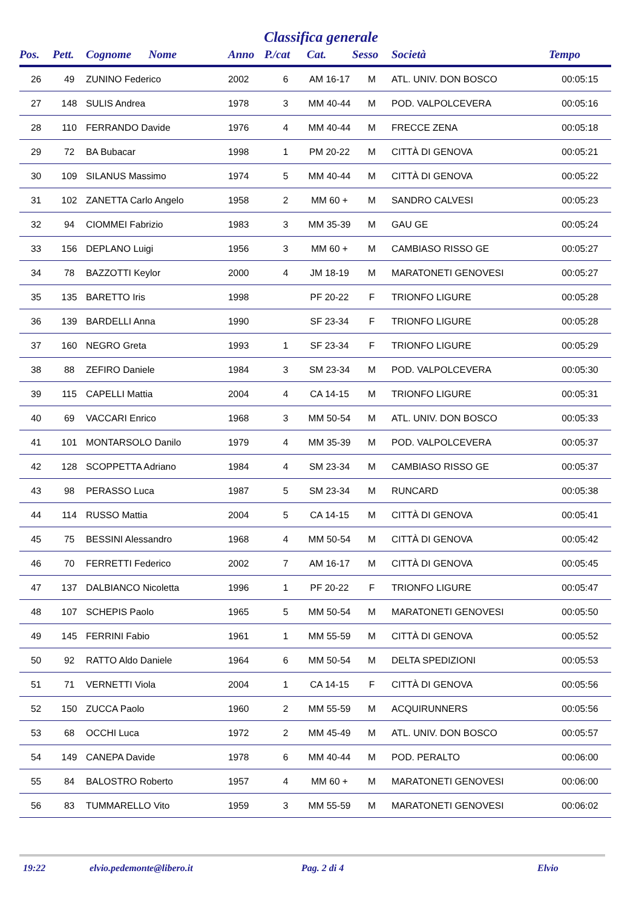Classifica generale
| Pos. | Pett. | Cognome Nome | Anno | P./cat | Cat. | Sesso | Società | Tempo |
| --- | --- | --- | --- | --- | --- | --- | --- | --- |
| 26 | 49 | ZUNINO Federico | 2002 | 6 | AM 16-17 | M | ATL. UNIV. DON BOSCO | 00:05:15 |
| 27 | 148 | SULIS Andrea | 1978 | 3 | MM 40-44 | M | POD. VALPOLCEVERA | 00:05:16 |
| 28 | 110 | FERRANDO Davide | 1976 | 4 | MM 40-44 | M | FRECCE ZENA | 00:05:18 |
| 29 | 72 | BA Bubacar | 1998 | 1 | PM 20-22 | M | CITTÀ DI GENOVA | 00:05:21 |
| 30 | 109 | SILANUS Massimo | 1974 | 5 | MM 40-44 | M | CITTÀ DI GENOVA | 00:05:22 |
| 31 | 102 | ZANETTA Carlo Angelo | 1958 | 2 | MM 60 + | M | SANDRO CALVESI | 00:05:23 |
| 32 | 94 | CIOMMEI Fabrizio | 1983 | 3 | MM 35-39 | M | GAU GE | 00:05:24 |
| 33 | 156 | DEPLANO Luigi | 1956 | 3 | MM 60 + | M | CAMBIASO RISSO GE | 00:05:27 |
| 34 | 78 | BAZZOTTI Keylor | 2000 | 4 | JM 18-19 | M | MARATONETI GENOVESI | 00:05:27 |
| 35 | 135 | BARETTO Iris | 1998 | | PF 20-22 | F | TRIONFO LIGURE | 00:05:28 |
| 36 | 139 | BARDELLI Anna | 1990 | | SF 23-34 | F | TRIONFO LIGURE | 00:05:28 |
| 37 | 160 | NEGRO Greta | 1993 | 1 | SF 23-34 | F | TRIONFO LIGURE | 00:05:29 |
| 38 | 88 | ZEFIRO Daniele | 1984 | 3 | SM 23-34 | M | POD. VALPOLCEVERA | 00:05:30 |
| 39 | 115 | CAPELLI Mattia | 2004 | 4 | CA 14-15 | M | TRIONFO LIGURE | 00:05:31 |
| 40 | 69 | VACCARI Enrico | 1968 | 3 | MM 50-54 | M | ATL. UNIV. DON BOSCO | 00:05:33 |
| 41 | 101 | MONTARSOLO Danilo | 1979 | 4 | MM 35-39 | M | POD. VALPOLCEVERA | 00:05:37 |
| 42 | 128 | SCOPPETTA Adriano | 1984 | 4 | SM 23-34 | M | CAMBIASO RISSO GE | 00:05:37 |
| 43 | 98 | PERASSO Luca | 1987 | 5 | SM 23-34 | M | RUNCARD | 00:05:38 |
| 44 | 114 | RUSSO Mattia | 2004 | 5 | CA 14-15 | M | CITTÀ DI GENOVA | 00:05:41 |
| 45 | 75 | BESSINI Alessandro | 1968 | 4 | MM 50-54 | M | CITTÀ DI GENOVA | 00:05:42 |
| 46 | 70 | FERRETTI Federico | 2002 | 7 | AM 16-17 | M | CITTÀ DI GENOVA | 00:05:45 |
| 47 | 137 | DALBIANCO Nicoletta | 1996 | 1 | PF 20-22 | F | TRIONFO LIGURE | 00:05:47 |
| 48 | 107 | SCHEPIS Paolo | 1965 | 5 | MM 50-54 | M | MARATONETI GENOVESI | 00:05:50 |
| 49 | 145 | FERRINI Fabio | 1961 | 1 | MM 55-59 | M | CITTÀ DI GENOVA | 00:05:52 |
| 50 | 92 | RATTO Aldo Daniele | 1964 | 6 | MM 50-54 | M | DELTA SPEDIZIONI | 00:05:53 |
| 51 | 71 | VERNETTI Viola | 2004 | 1 | CA 14-15 | F | CITTÀ DI GENOVA | 00:05:56 |
| 52 | 150 | ZUCCA Paolo | 1960 | 2 | MM 55-59 | M | ACQUIRUNNERS | 00:05:56 |
| 53 | 68 | OCCHI Luca | 1972 | 2 | MM 45-49 | M | ATL. UNIV. DON BOSCO | 00:05:57 |
| 54 | 149 | CANEPA Davide | 1978 | 6 | MM 40-44 | M | POD. PERALTO | 00:06:00 |
| 55 | 84 | BALOSTRO Roberto | 1957 | 4 | MM 60 + | M | MARATONETI GENOVESI | 00:06:00 |
| 56 | 83 | TUMMARELLO Vito | 1959 | 3 | MM 55-59 | M | MARATONETI GENOVESI | 00:06:02 |
19:22 elvio.pedemonte@libero.it Pag. 2 di 4 Elvio